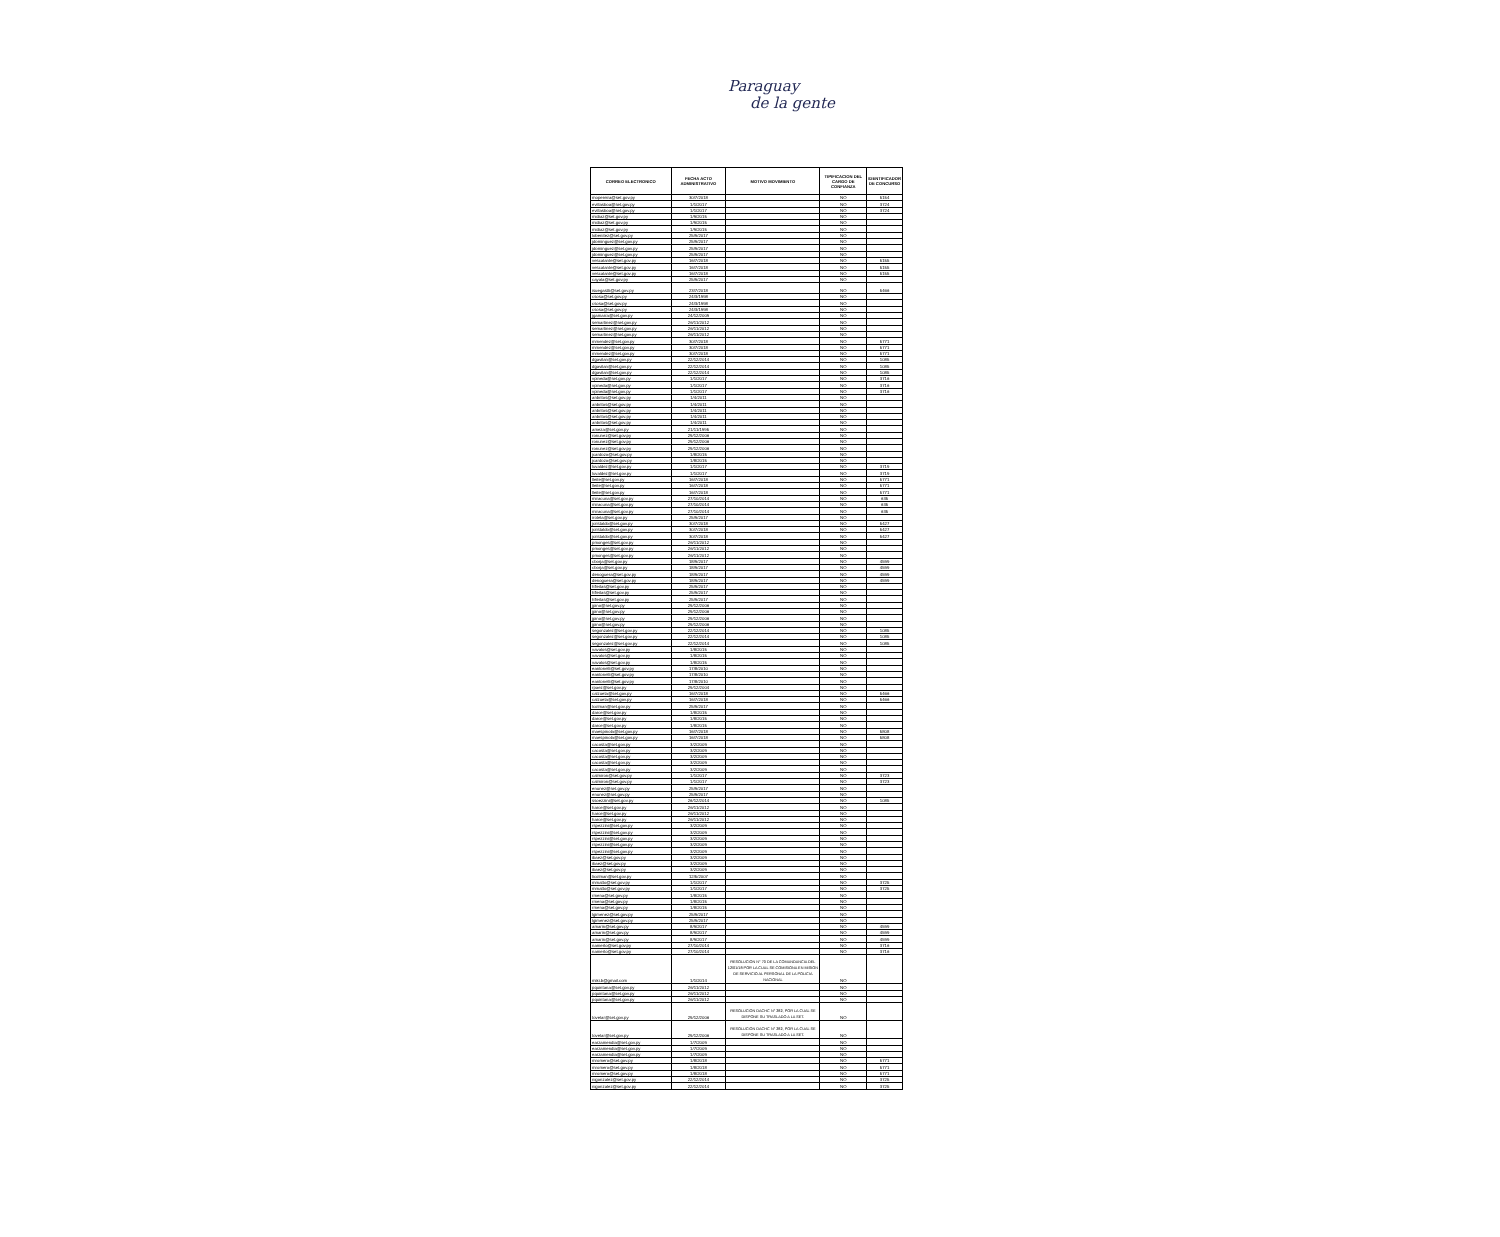Paraguay
de la gente
| CORREO ELECTRONICO | FECHA ACTO ADMINISTRATIVO | MOTIVO MOVIMIENTO | TIPIFICACION DEL CARGO DE CONFIANZA | IDENTIFICADOR DE CONCURSO |
| --- | --- | --- | --- | --- |
| mopereira@set.gov.py | 30/7/2018 | | NO | 5154 |
| evillasboa@set.gov.py | 1/1/2017 | | NO | 3724 |
| evillasboa@set.gov.py | 1/1/2017 | | NO | 3724 |
| midiaz@set.gov.py | 1/9/2015 | | NO | |
| midiaz@set.gov.py | 1/9/2015 | | NO | |
| midiaz@set.gov.py | 1/9/2015 | | NO | |
| lobenitez@set.gov.py | 25/9/2017 | | NO | |
| jdominguez@set.gov.py | 25/9/2017 | | NO | |
| jdominguez@set.gov.py | 25/9/2017 | | NO | |
| jdominguez@set.gov.py | 25/9/2017 | | NO | |
| vescalante@set.gov.py | 16/7/2018 | | NO | 5155 |
| vescalante@set.gov.py | 16/7/2018 | | NO | 5155 |
| vescalante@set.gov.py | 16/7/2018 | | NO | 5155 |
| cayala@set.gov.py | 25/9/2017 | | NO | |
| isuegastti@set.gov.py | 23/7/2018 | | NO | 5466 |
| csosa@set.gov.py | 24/3/1998 | | NO | |
| csosa@set.gov.py | 24/3/1998 | | NO | |
| csosa@set.gov.py | 24/3/1998 | | NO | |
| jgamarra@set.gov.py | 24/12/2009 | | NO | |
| semartinez@set.gov.py | 26/11/2012 | | NO | |
| semartinez@set.gov.py | 26/11/2012 | | NO | |
| semartinez@set.gov.py | 26/11/2012 | | NO | |
| mmendez@set.gov.py | 30/7/2018 | | NO | 5771 |
| mmendez@set.gov.py | 30/7/2018 | | NO | 5771 |
| mmendez@set.gov.py | 30/7/2018 | | NO | 5771 |
| dgavilan@set.gov.py | 22/12/2014 | | NO | 1085 |
| dgavilan@set.gov.py | 22/12/2014 | | NO | 1085 |
| dgavilan@set.gov.py | 22/12/2014 | | NO | 1085 |
| vpineda@set.gov.py | 1/1/2017 | | NO | 3716 |
| vpineda@set.gov.py | 1/1/2017 | | NO | 3716 |
| vpineda@set.gov.py | 1/1/2017 | | NO | 3716 |
| anbritos@set.gov.py | 1/4/2011 | | NO | |
| anbritos@set.gov.py | 1/4/2011 | | NO | |
| anbritos@set.gov.py | 1/4/2011 | | NO | |
| anbritos@set.gov.py | 1/4/2011 | | NO | |
| anbritos@set.gov.py | 1/4/2011 | | NO | |
| ameza@set.gov.py | 21/11/1995 | | NO | |
| ronunez@set.gov.py | 29/12/2006 | | NO | |
| ronunez@set.gov.py | 29/12/2006 | | NO | |
| ronunez@set.gov.py | 29/12/2006 | | NO | |
| jcardozo@set.gov.py | 1/8/2015 | | NO | |
| jcardozo@set.gov.py | 1/8/2015 | | NO | |
| luvaldez@set.gov.py | 1/1/2017 | | NO | 3719 |
| luvaldez@set.gov.py | 1/1/2017 | | NO | 3719 |
| lleite@set.gov.py | 16/7/2018 | | NO | 5771 |
| lleite@set.gov.py | 16/7/2018 | | NO | 5771 |
| lleite@set.gov.py | 16/7/2018 | | NO | 5771 |
| miracuna@set.gov.py | 27/10/2014 | | NO | 635 |
| miracuna@set.gov.py | 27/10/2014 | | NO | 635 |
| miracuna@set.gov.py | 27/10/2014 | | NO | 635 |
| irotela@set.gov.py | 25/9/2017 | | NO | |
| jcristaldo@set.gov.py | 30/7/2018 | | NO | 5427 |
| jcristaldo@set.gov.py | 30/7/2018 | | NO | 5427 |
| jcristaldo@set.gov.py | 30/7/2018 | | NO | 5427 |
| pmonges@set.gov.py | 26/11/2012 | | NO | |
| pmonges@set.gov.py | 26/11/2012 | | NO | |
| pmonges@set.gov.py | 26/11/2012 | | NO | |
| cborja@set.gov.py | 18/9/2017 | | NO | 4599 |
| cborja@set.gov.py | 18/9/2017 | | NO | 4599 |
| denoguera@set.gov.py | 18/9/2017 | | NO | 4599 |
| denoguera@set.gov.py | 18/9/2017 | | NO | 4599 |
| hfleitas@set.gov.py | 25/9/2017 | | NO | |
| hfleitas@set.gov.py | 25/9/2017 | | NO | |
| hfleitas@set.gov.py | 25/9/2017 | | NO | |
| jpino@set.gov.py | 29/12/2006 | | NO | |
| jpino@set.gov.py | 29/12/2006 | | NO | |
| jpino@set.gov.py | 29/12/2006 | | NO | |
| jpino@set.gov.py | 29/12/2006 | | NO | |
| segonzalez@set.gov.py | 22/12/2014 | | NO | 1085 |
| segonzalez@set.gov.py | 22/12/2014 | | NO | 1085 |
| segonzalez@set.gov.py | 22/12/2014 | | NO | 1085 |
| vavalos@set.gov.py | 1/8/2015 | | NO | |
| vavalos@set.gov.py | 1/8/2015 | | NO | |
| vavalos@set.gov.py | 1/8/2015 | | NO | |
| eantonelli@set.gov.py | 17/8/2010 | | NO | |
| eantonelli@set.gov.py | 17/8/2010 | | NO | |
| eantonelli@set.gov.py | 17/8/2010 | | NO | |
| rpaez@set.gov.py | 29/12/2004 | | NO | |
| calzueta@set.gov.py | 16/7/2018 | | NO | 5466 |
| calzueta@set.gov.py | 16/7/2018 | | NO | 5466 |
| lcolman@set.gov.py | 25/9/2017 | | NO | |
| darce@set.gov.py | 1/8/2015 | | NO | |
| darce@set.gov.py | 1/8/2015 | | NO | |
| darce@set.gov.py | 1/8/2015 | | NO | |
| maespinola@set.gov.py | 16/7/2018 | | NO | 5808 |
| maespinola@set.gov.py | 16/7/2018 | | NO | 5808 |
| cacosta@set.gov.py | 3/2/2009 | | NO | |
| cacosta@set.gov.py | 3/2/2009 | | NO | |
| cacosta@set.gov.py | 3/2/2009 | | NO | |
| cacosta@set.gov.py | 3/2/2009 | | NO | |
| cacosta@set.gov.py | 3/2/2009 | | NO | |
| calmiron@set.gov.py | 1/1/2017 | | NO | 3723 |
| calmiron@set.gov.py | 1/1/2017 | | NO | 3723 |
| enunez@set.gov.py | 25/9/2017 | | NO | |
| enunez@set.gov.py | 25/9/2017 | | NO | |
| ssoezzini@set.gov.py | 26/12/2014 | | NO | 1085 |
| harce@set.gov.py | 26/11/2012 | | NO | |
| harce@set.gov.py | 26/11/2012 | | NO | |
| harce@set.gov.py | 26/11/2012 | | NO | |
| rspezzini@set.gov.py | 3/2/2009 | | NO | |
| rspezzini@set.gov.py | 3/2/2009 | | NO | |
| rspezzini@set.gov.py | 3/2/2009 | | NO | |
| rspezzini@set.gov.py | 3/2/2009 | | NO | |
| rspezzini@set.gov.py | 3/2/2009 | | NO | |
| ibaez@set.gov.py | 3/2/2009 | | NO | |
| ibaez@set.gov.py | 3/2/2009 | | NO | |
| ibaez@set.gov.py | 3/2/2009 | | NO | |
| licolman@set.gov.py | 12/5/2007 | | NO | |
| mmatto@set.gov.py | 1/1/2017 | | NO | 3725 |
| mmatto@set.gov.py | 1/1/2017 | | NO | 3725 |
| rmena@set.gov.py | 1/8/2015 | | NO | |
| rmena@set.gov.py | 1/8/2015 | | NO | |
| rmena@set.gov.py | 1/8/2015 | | NO | |
| lgimenez@set.gov.py | 25/9/2017 | | NO | |
| lgimenez@set.gov.py | 25/9/2017 | | NO | |
| amarin@set.gov.py | 8/9/2017 | | NO | 4599 |
| amarin@set.gov.py | 8/9/2017 | | NO | 4599 |
| amarin@set.gov.py | 8/9/2017 | | NO | 4599 |
| namerlo@set.gov.py | 27/10/2014 | | NO | 3716 |
| namerlo@set.gov.py | 27/10/2014 | | NO | 3716 |
| miki.b@gmail.com | 1/1/2014 | RESOLUCION N° 70 DE LA COMANDANCIA DEL 12/01/18 POR LA CUAL SE COMISIONA EN MISION DE SERVICIO AL PERSONAL DE LA POLICIA NACIONAL | NO | |
| pquintana@set.gov.py | 26/11/2012 | | NO | |
| pquintana@set.gov.py | 26/11/2012 | | NO | |
| pquintana@set.gov.py | 26/11/2012 | | NO | |
| tovelar@set.gov.py | 29/12/2006 | RESOLUCION DACHC N° 282, POR LA CUAL SE DISPONE SU TRASLADO A LA SET. | NO | |
| tovelar@set.gov.py | 29/12/2006 | RESOLUCION DACHC N° 282, POR LA CUAL SE DISPONE SU TRASLADO A LA SET. | NO | |
| earzamendia@set.gov.py | 1/7/2009 | | NO | |
| earzamendia@set.gov.py | 1/7/2009 | | NO | |
| earzamendia@set.gov.py | 1/7/2009 | | NO | |
| mromero@set.gov.py | 1/8/2018 | | NO | 5771 |
| mromero@set.gov.py | 1/8/2018 | | NO | 5771 |
| mromero@set.gov.py | 1/8/2018 | | NO | 5771 |
| nigonzalez@set.gov.py | 22/12/2014 | | NO | 3725 |
| nigonzalez@set.gov.py | 22/12/2014 | | NO | 3725 |